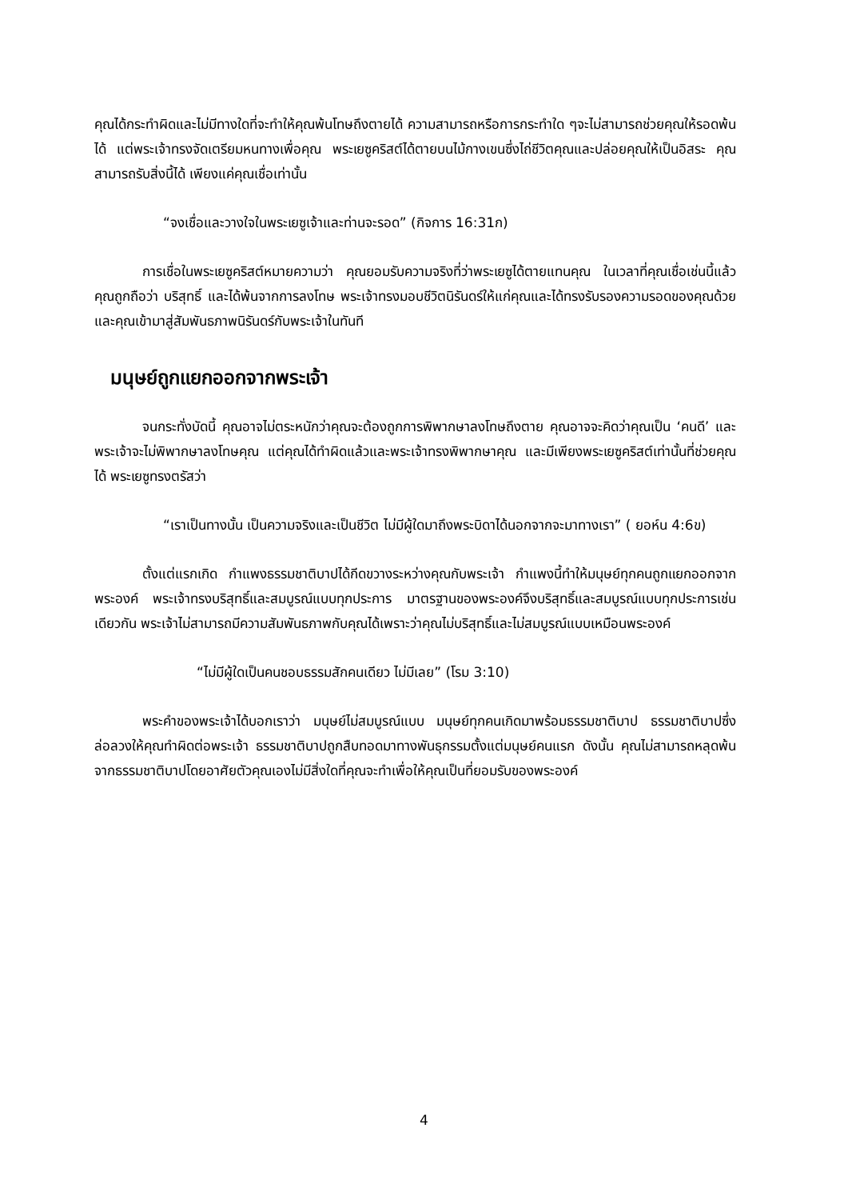คุณได้กระทำผิดและไม่มีทางใดที่จะทำให้คุณพ้นโทษถึงตายได้ ความสามารถหรือการกระทำใด ๆจะไม่สามารถช่วยคุณให้รอดพ้นได้ แต่พระเจ้าทรงจัดเตรียมหนทางเพื่อคุณ พระเยซูคริสต์ได้ตายบนไม้กางเขนซึ่งไถ่ชีวิตคุณและปล่อยคุณให้เป็นอิสระ คุณสามารถรับสิ่งนี้ได้ เพียงแค่คุณเชื่อเท่านั้น
“จงเชื่อและวางใจในพระเยซูเจ้าและท่านจะรอด” (กิจการ 16:31ก)
การเชื่อในพระเยซูคริสต์หมายความว่า คุณยอมรับความจริงที่ว่าพระเยซูได้ตายแทนคุณ ในเวลาที่คุณเชื่อเช่นนี้แล้ว คุณถูกถือว่า บริสุทธิ์ และได้พ้นจากการลงโทษ พระเจ้าทรงมอบชีวิตนิรันดร์ให้แก่คุณและได้ทรงรับรองความรอดของคุณด้วย และคุณเข้ามาสู่สัมพันธภาพนิรันดร์กับพระเจ้าในทันที
มนุษย์ถูกแยกออกจากพระเจ้า
จนกระทั่งบัดนี้ คุณอาจไม่ตระหนักว่าคุณจะต้องถูกการพิพากษาลงโทษถึงตาย คุณอาจจะคิดว่าคุณเป็น ‘คนดี’ และพระเจ้าจะไม่พิพากษาลงโทษคุณ แต่คุณได้ทำผิดแล้วและพระเจ้าทรงพิพากษาคุณ และมีเพียงพระเยซูคริสต์เท่านั้นที่ช่วยคุณได้ พระเยซูทรงตรัสว่า
“เราเป็นทางนั้น เป็นความจริงและเป็นชีวิต ไม่มีผู้ใดมาถึงพระบิดาได้นอกจากจะมาทางเรา” ( ยอห์น 4:6ข)
ตั้งแต่แรกเกิด กำแพงธรรมชาติบาปได้กีดขวางระหว่างคุณกับพระเจ้า กำแพงนี้ทำให้มนุษย์ทุกคนถูกแยกออกจากพระองค์ พระเจ้าทรงบริสุทธิ์และสมบูรณ์แบบทุกประการ มาตรฐานของพระองค์จึงบริสุทธิ์และสมบูรณ์แบบทุกประการเช่นเดียวกัน พระเจ้าไม่สามารถมีความสัมพันธภาพกับคุณได้เพราะว่าคุณไม่บริสุทธิ์และไม่สมบูรณ์แบบเหมือนพระองค์
“ไม่มีผู้ใดเป็นคนชอบธรรมสักคนเดียว ไม่มีเลย” (โรม 3:10)
พระคำของพระเจ้าได้บอกเราว่า มนุษย์ไม่สมบูรณ์แบบ มนุษย์ทุกคนเกิดมาพร้อมธรรมชาติบาป ธรรมชาติบาปซึ่งล่อลวงให้คุณทำผิดต่อพระเจ้า ธรรมชาติบาปถูกสืบทอดมาทางพันธุกรรมตั้งแต่มนุษย์คนแรก ดังนั้น คุณไม่สามารถหลุดพ้นจากธรรมชาติบาปโดยอาศัยตัวคุณเองไม่มีสิ่งใดที่คุณจะทำเพื่อให้คุณเป็นที่ยอมรับของพระองค์
4